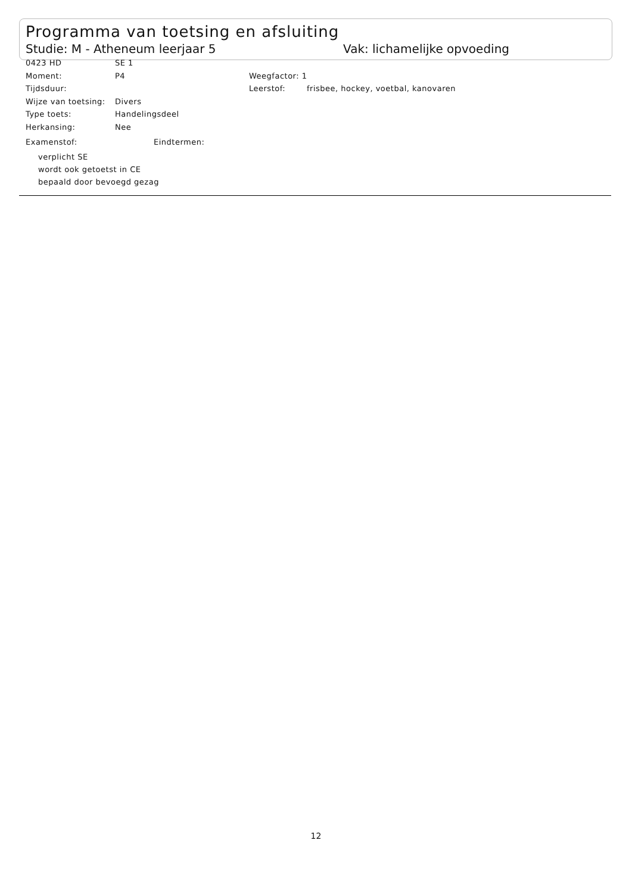Programma van toetsing en afsluiting
Studie: M - Atheneum leerjaar 5 Vak: lichamelijke opvoeding
0423 HD SE 1
Moment: P4 Weegfactor: 1
Tijdsduur: Leerstof: frisbee, hockey, voetbal, kanovaren
Wijze van toetsing: Divers
Type toets: Handelingsdeel
Herkansing: Nee
Examenstof: Eindtermen:
verplicht SE
wordt ook getoetst in CE
bepaald door bevoegd gezag
12